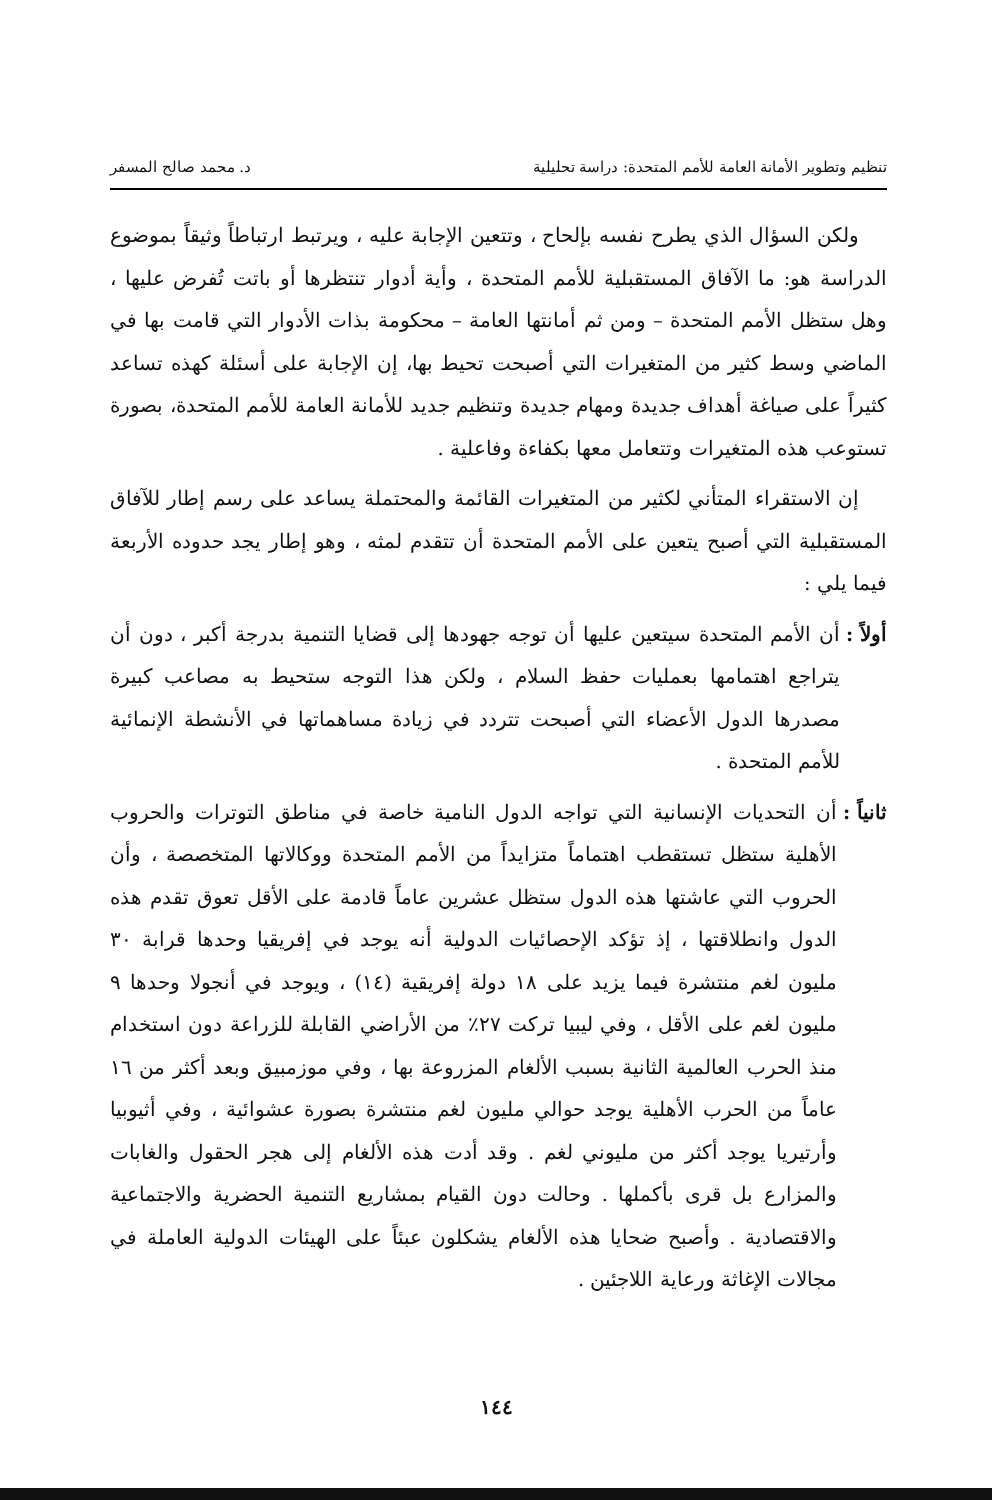تنظيم وتطوير الأمانة العامة للأمم المتحدة: دراسة تحليلية د. محمد صالح المسفر
ولكن السؤال الذي يطرح نفسه بإلحاح ، وتتعين الإجابة عليه ، ويرتبط ارتباطاً وثيقاً بموضوع الدراسة هو: ما الآفاق المستقبلية للأمم المتحدة ، وأية أدوار تنتظرها أو باتت تُفرض عليها ، وهل ستظل الأمم المتحدة – ومن ثم أمانتها العامة – محكومة بذات الأدوار التي قامت بها في الماضي وسط كثير من المتغيرات التي أصبحت تحيط بها، إن الإجابة على أسئلة كهذه تساعد كثيراً على صياغة أهداف جديدة ومهام جديدة وتنظيم جديد للأمانة العامة للأمم المتحدة، بصورة تستوعب هذه المتغيرات وتتعامل معها بكفاءة وفاعلية .
إن الاستقراء المتأني لكثير من المتغيرات القائمة والمحتملة يساعد على رسم إطار للآفاق المستقبلية التي أصبح يتعين على الأمم المتحدة أن تتقدم لمثه ، وهو إطار يجد حدوده الأربعة فيما يلي :
أولاً : أن الأمم المتحدة سيتعين عليها أن توجه جهودها إلى قضايا التنمية بدرجة أكبر ، دون أن يتراجع اهتمامها بعمليات حفظ السلام ، ولكن هذا التوجه ستحيط به مصاعب كبيرة مصدرها الدول الأعضاء التي أصبحت تتردد في زيادة مساهماتها في الأنشطة الإنمائية للأمم المتحدة .
ثانياً : أن التحديات الإنسانية التي تواجه الدول النامية خاصة في مناطق التوترات والحروب الأهلية ستظل تستقطب اهتماماً متزايداً من الأمم المتحدة ووكالاتها المتخصصة ، وأن الحروب التي عاشتها هذه الدول ستظل عشرين عاماً قادمة على الأقل تعوق تقدم هذه الدول وانطلاقتها ، إذ تؤكد الإحصائيات الدولية أنه يوجد في إفريقيا وحدها قرابة ٣٠ مليون لغم منتشرة فيما يزيد على ١٨ دولة إفريقية (١٤) ، ويوجد في أنجولا وحدها ٩ مليون لغم على الأقل ، وفي ليبيا تركت ٢٧٪ من الأراضي القابلة للزراعة دون استخدام منذ الحرب العالمية الثانية بسبب الألغام المزروعة بها ، وفي موزمبيق وبعد أكثر من ١٦ عاماً من الحرب الأهلية يوجد حوالي مليون لغم منتشرة بصورة عشوائية ، وفي أثيوبيا وأرتيريا يوجد أكثر من مليوني لغم . وقد أدت هذه الألغام إلى هجر الحقول والغابات والمزارع بل قرى بأكملها . وحالت دون القيام بمشاريع التنمية الحضرية والاجتماعية والاقتصادية . وأصبح ضحايا هذه الألغام يشكلون عبئاً على الهيئات الدولية العاملة في مجالات الإغاثة ورعاية اللاجئين .
١٤٤